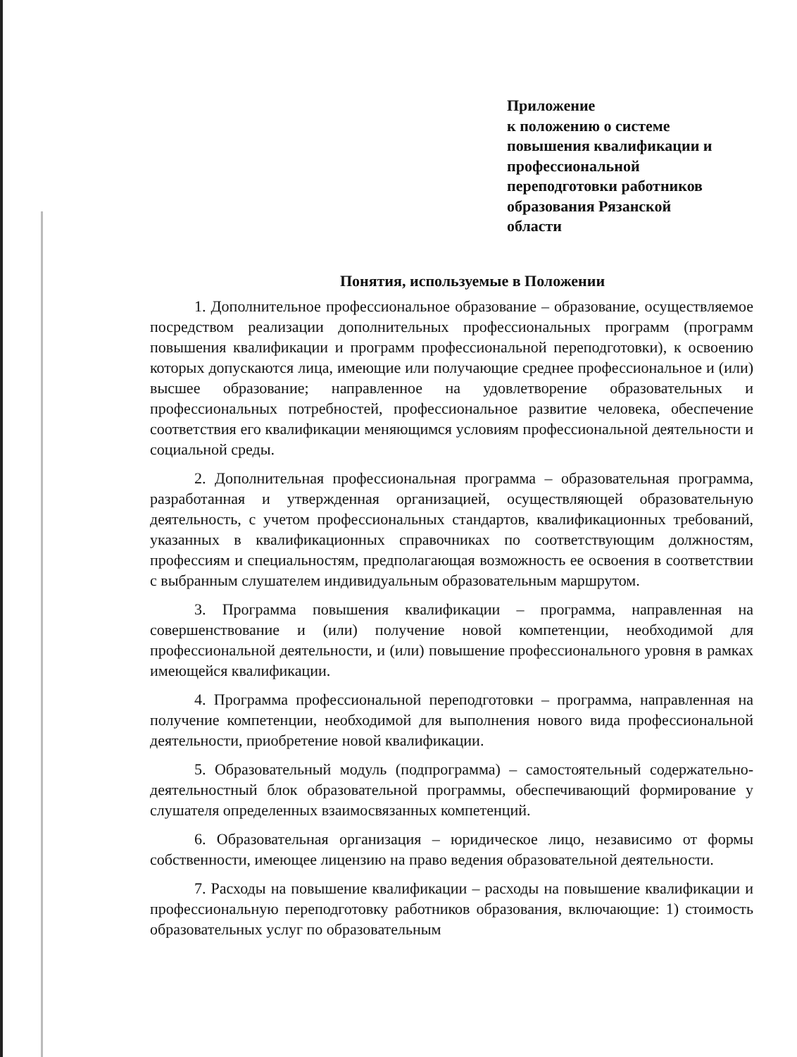Приложение
к положению о системе
повышения квалификации и
профессиональной
переподготовки работников
образования Рязанской
области
Понятия, используемые в Положении
1. Дополнительное профессиональное образование – образование, осуществляемое посредством реализации дополнительных профессиональных программ (программ повышения квалификации и программ профессиональной переподготовки), к освоению которых допускаются лица, имеющие или получающие среднее профессиональное и (или) высшее образование; направленное на удовлетворение образовательных и профессиональных потребностей, профессиональное развитие человека, обеспечение соответствия его квалификации меняющимся условиям профессиональной деятельности и социальной среды.
2. Дополнительная профессиональная программа – образовательная программа, разработанная и утвержденная организацией, осуществляющей образовательную деятельность, с учетом профессиональных стандартов, квалификационных требований, указанных в квалификационных справочниках по соответствующим должностям, профессиям и специальностям, предполагающая возможность ее освоения в соответствии с выбранным слушателем индивидуальным образовательным маршрутом.
3. Программа повышения квалификации – программа, направленная на совершенствование и (или) получение новой компетенции, необходимой для профессиональной деятельности, и (или) повышение профессионального уровня в рамках имеющейся квалификации.
4. Программа профессиональной переподготовки – программа, направленная на получение компетенции, необходимой для выполнения нового вида профессиональной деятельности, приобретение новой квалификации.
5. Образовательный модуль (подпрограмма) – самостоятельный содержательно-деятельностный блок образовательной программы, обеспечивающий формирование у слушателя определенных взаимосвязанных компетенций.
6. Образовательная организация – юридическое лицо, независимо от формы собственности, имеющее лицензию на право ведения образовательной деятельности.
7. Расходы на повышение квалификации – расходы на повышение квалификации и профессиональную переподготовку работников образования, включающие: 1) стоимость образовательных услуг по образовательным